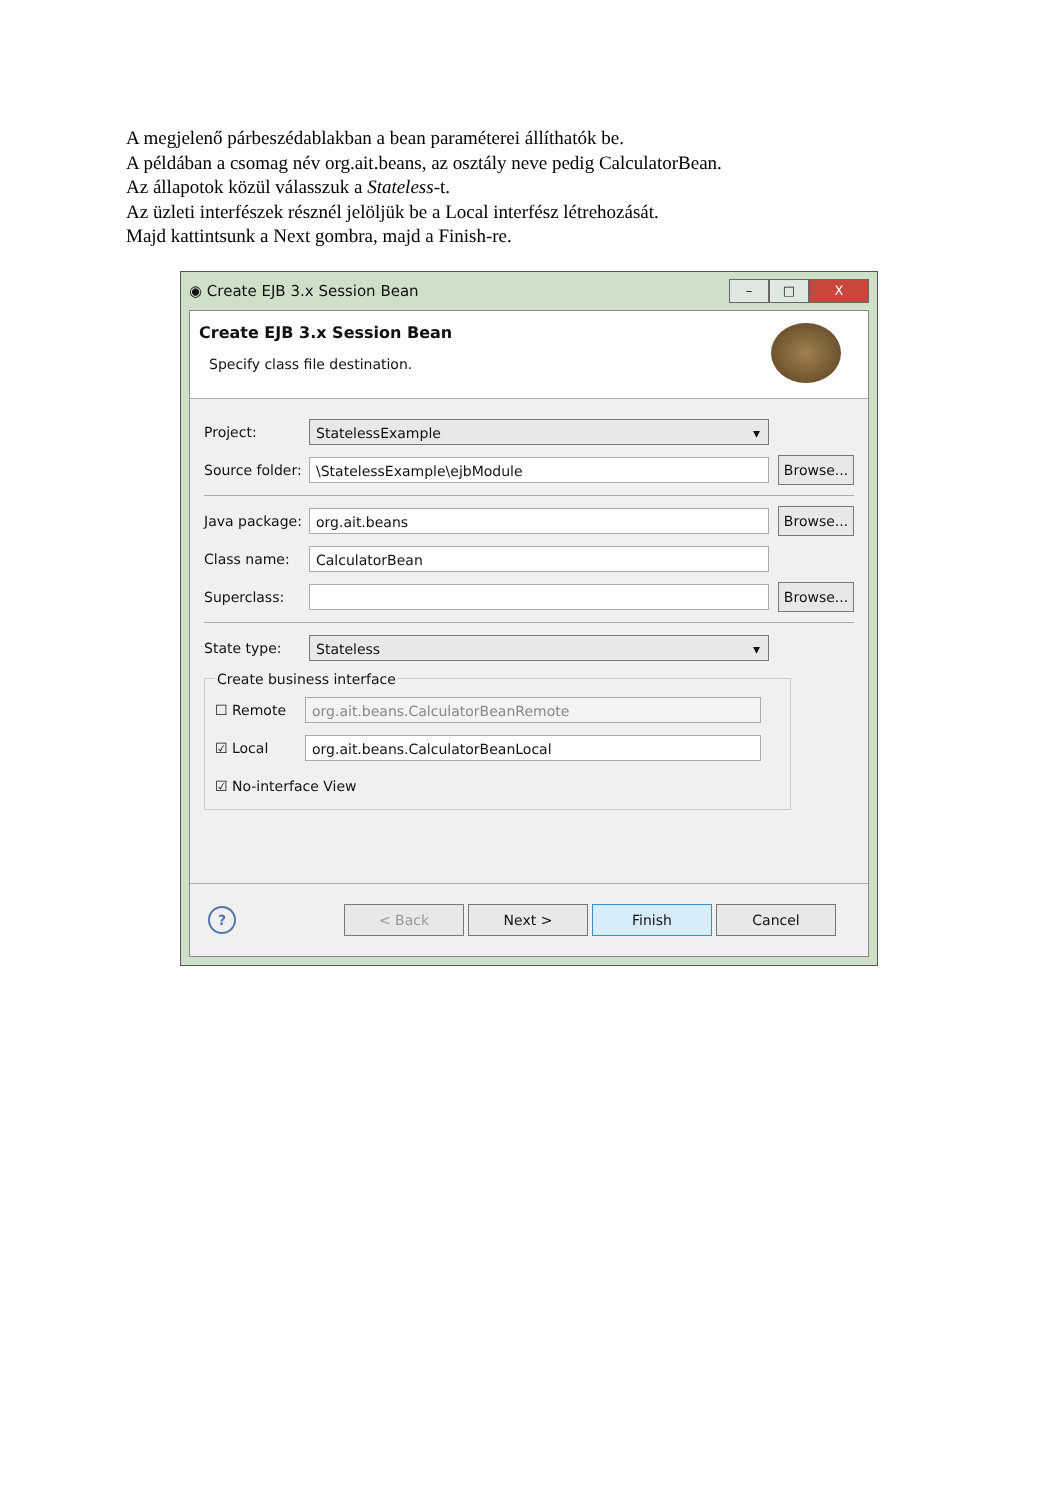A megjelenő párbeszédablakban a bean paraméterei állíthatók be.
A példában a csomag név org.ait.beans, az osztály neve pedig CalculatorBean.
Az állapotok közül válasszuk a Stateless-t.
Az üzleti interfészek résznél jelöljük be a Local interfész létrehozását.
Majd kattintsunk a Next gombra, majd a Finish-re.
◉ Create EJB 3.x Session Bean
– □ X
Create EJB 3.x Session Bean
Specify class file destination.
Project:
StatelessExample ▾
Source folder:
\StatelessExample\ejbModule
Browse...
Java package:
org.ait.beans
Browse...
Class name:
CalculatorBean
Superclass:
Browse...
State type:
Stateless ▾
Create business interface
☐ Remote
org.ait.beans.CalculatorBeanRemote
☑ Local
org.ait.beans.CalculatorBeanLocal
☑ No-interface View
?
< Back Next > Finish Cancel